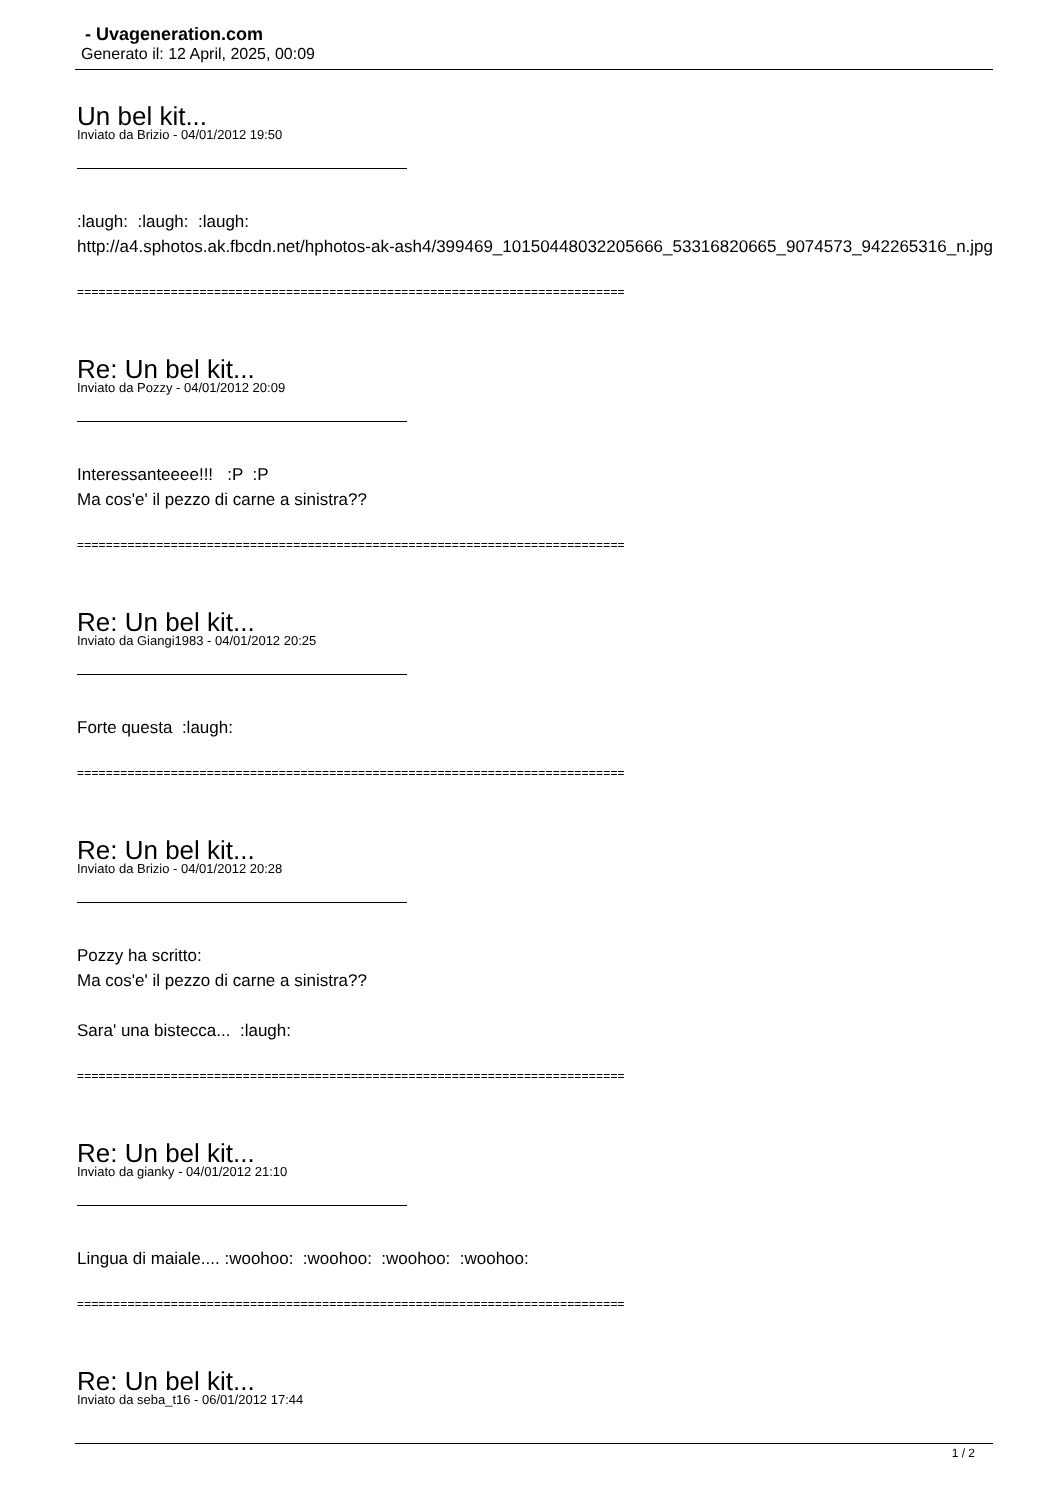- Uvageneration.com
Generato il: 12 April, 2025, 00:09
Un bel kit...
Inviato da Brizio - 04/01/2012 19:50
:laugh: :laugh: :laugh:
http://a4.sphotos.ak.fbcdn.net/hphotos-ak-ash4/399469_10150448032205666_53316820665_9074573_942265316_n.jpg
============================================================================
Re: Un bel kit...
Inviato da Pozzy - 04/01/2012 20:09
Interessanteeee!!! :P :P
Ma cos'e' il pezzo di carne a sinistra??
============================================================================
Re: Un bel kit...
Inviato da Giangi1983 - 04/01/2012 20:25
Forte questa :laugh:
============================================================================
Re: Un bel kit...
Inviato da Brizio - 04/01/2012 20:28
Pozzy ha scritto:
Ma cos'e' il pezzo di carne a sinistra??
Sara' una bistecca... :laugh:
============================================================================
Re: Un bel kit...
Inviato da gianky - 04/01/2012 21:10
Lingua di maiale.... :woohoo: :woohoo: :woohoo: :woohoo:
============================================================================
Re: Un bel kit...
Inviato da seba_t16 - 06/01/2012 17:44
1 / 2